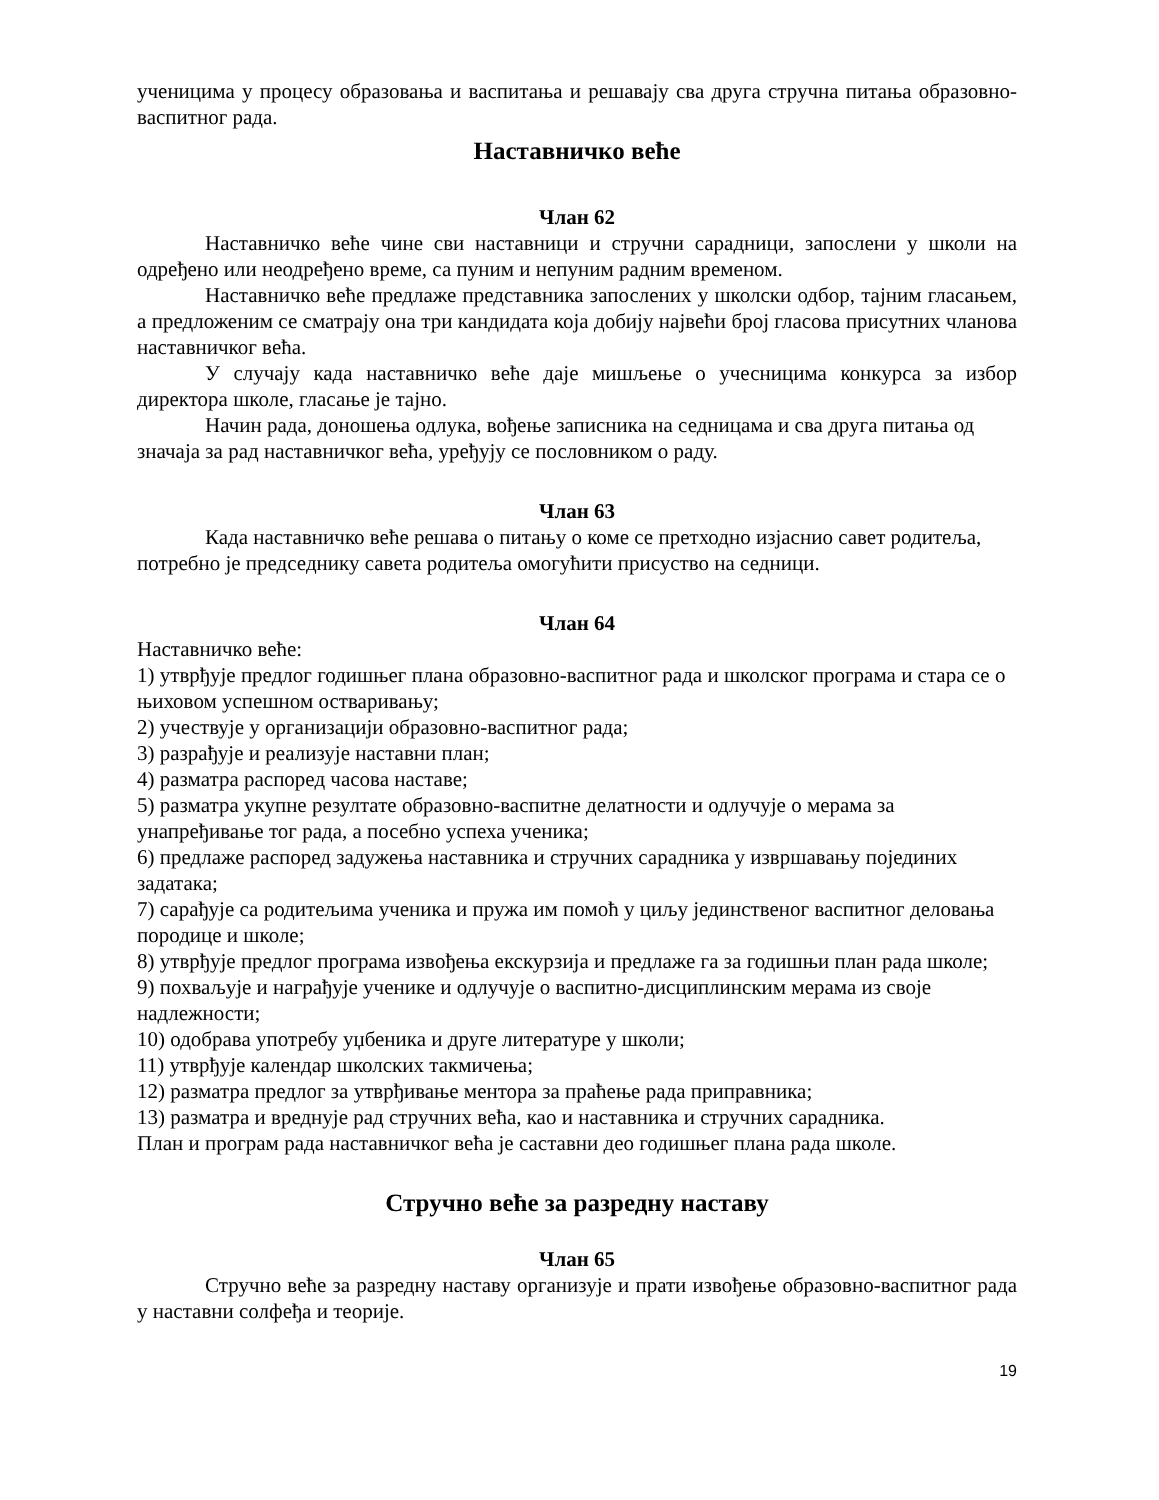ученицима у процесу образовања и васпитања и решавају сва друга стручна питања образовно-васпитног рада.
Наставничко веће
Члан 62
Наставничко веће чине сви наставници и стручни сарадници, запослени у школи на одређено или неодређено време, са пуним и непуним радним временом.
Наставничко веће предлаже представника запослених у школски одбор, тајним гласањем, а предложеним се сматрају она три кандидата која добију највећи број гласова присутних чланова наставничког већа.
У случају када наставничко веће даје мишљење о учесницима конкурса за избор директора школе, гласање је тајно.
Начин рада, доношења одлука, вођење записника на седницама и сва друга питања од значаја за рад наставничког већа, уређују се пословником о раду.
Члан 63
Када наставничко веће решава о питању о коме се претходно изјаснио савет родитеља, потребно је председнику савета родитеља омогућити присуство на седници.
Члан 64
Наставничко веће:
1) утврђује предлог годишњег плана образовно-васпитног рада и школског програма и стара се о њиховом успешном остваривању;
2) учествује у организацији образовно-васпитног рада;
3) разрађује и реализује наставни план;
4) разматра распоред часова наставе;
5) разматра укупне резултате образовно-васпитне делатности и одлучује о мерама за унапређивање тог рада, а посебно успеха ученика;
6) предлаже распоред задужења наставника и стручних сарадника у извршавању појединих задатака;
7) сарађује са родитељима ученика и пружа им помоћ у циљу јединственог васпитног деловања породице и школе;
8) утврђује предлог програма извођења екскурзија и предлаже га за годишњи план рада школе;
9) похваљује и награђује ученике и одлучује о васпитно-дисциплинским мерама из своје надлежности;
10) одобрава употребу уџбеника и друге литературе у школи;
11) утврђује календар школских такмичења;
12) разматра предлог за утврђивање ментора за праћење рада приправника;
13) разматра и вреднује рад стручних већа, као и наставника и стручних сарадника.
План и програм рада наставничког већа је саставни део годишњег плана рада школе.
Стручно веће за разредну наставу
Члан 65
Стручно веће за разредну наставу организује и прати извођење образовно-васпитног рада у наставни солфеђа и теорије.
19